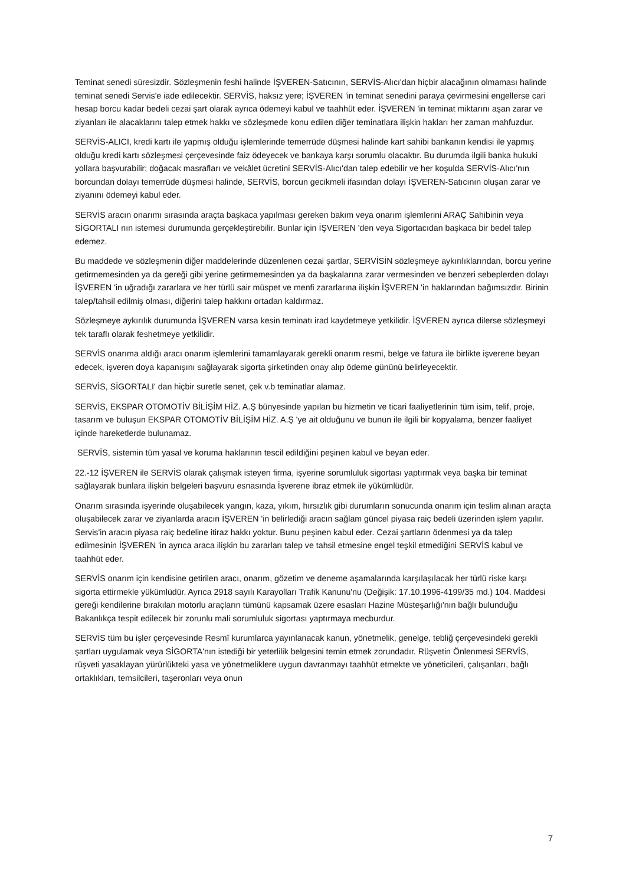Teminat senedi süresizdir. Sözleşmenin feshi halinde İŞVEREN-Satıcının, SERVİS-Alıcı'dan hiçbir alacağının olmaması halinde teminat senedi Servis'e iade edilecektir. SERVİS, haksız yere; İŞVEREN 'in teminat senedini paraya çevirmesini engellerse cari hesap borcu kadar bedeli cezai şart olarak ayrıca ödemeyi kabul ve taahhüt eder. İŞVEREN 'in teminat miktarını aşan zarar ve ziyanları ile alacaklarını talep etmek hakkı ve sözleşmede konu edilen diğer teminatlara ilişkin hakları her zaman mahfuzdur.
SERVİS-ALICI, kredi kartı ile yapmış olduğu işlemlerinde temerrüde düşmesi halinde kart sahibi bankanın kendisi ile yapmış olduğu kredi kartı sözleşmesi çerçevesinde faiz ödeyecek ve bankaya karşı sorumlu olacaktır. Bu durumda ilgili banka hukuki yollara başvurabilir; doğacak masrafları ve vekâlet ücretini SERVİS-Alıcı'dan talep edebilir ve her koşulda SERVİS-Alıcı'nın borcundan dolayı temerrüde düşmesi halinde, SERVİS, borcun gecikmeli ifasından dolayı İŞVEREN-Satıcının oluşan zarar ve ziyanını ödemeyi kabul eder.
SERVİS aracın onarımı sırasında araçta başkaca yapılması gereken bakım veya onarım işlemlerini ARAÇ Sahibinin veya SİGORTALI nın istemesi durumunda gerçekleştirebilir. Bunlar için İŞVEREN 'den veya Sigortacıdan başkaca bir bedel talep edemez.
Bu maddede ve sözleşmenin diğer maddelerinde düzenlenen cezai şartlar, SERVİSİN sözleşmeye aykırılıklarından, borcu yerine getirmemesinden ya da gereği gibi yerine getirmemesinden ya da başkalarına zarar vermesinden ve benzeri sebeplerden dolayı İŞVEREN 'in uğradığı zararlara ve her türlü sair müspet ve menfi zararlarına ilişkin İŞVEREN 'in haklarından bağımsızdır. Birinin talep/tahsil edilmiş olması, diğerini talep hakkını ortadan kaldırmaz.
Sözleşmeye aykırılık durumunda İŞVEREN varsa kesin teminatı irad kaydetmeye yetkilidir. İŞVEREN ayrıca dilerse sözleşmeyi tek taraflı olarak feshetmeye yetkilidir.
SERVİS onarıma aldığı aracı onarım işlemlerini tamamlayarak gerekli onarım resmi, belge ve fatura ile birlikte işverene beyan edecek, işveren doya kapanışını sağlayarak sigorta şirketinden onay alıp ödeme gününü belirleyecektir.
SERVİS, SİGORTALI' dan hiçbir suretle senet, çek v.b teminatlar alamaz.
SERVİS, EKSPAR OTOMOTİV BİLİŞİM HİZ. A.Ş bünyesinde yapılan bu hizmetin ve ticari faaliyetlerinin tüm isim, telif, proje, tasarım ve buluşun EKSPAR OTOMOTİV BİLİŞİM HİZ. A.Ş 'ye ait olduğunu ve bunun ile ilgili bir kopyalama, benzer faaliyet içinde hareketlerde bulunamaz.
SERVİS, sistemin tüm yasal ve koruma haklarının tescil edildiğini peşinen kabul ve beyan eder.
22.-12 İŞVEREN ile SERVİS olarak çalışmak isteyen firma, işyerine sorumluluk sigortası yaptırmak veya başka bir teminat sağlayarak bunlara ilişkin belgeleri başvuru esnasında İşverene ibraz etmek ile yükümlüdür.
Onarım sırasında işyerinde oluşabilecek yangın, kaza, yıkım, hırsızlık gibi durumların sonucunda onarım için teslim alınan araçta oluşabilecek zarar ve ziyanlarda aracın İŞVEREN 'in belirlediği aracın sağlam güncel piyasa raiç bedeli üzerinden işlem yapılır. Servis'in aracın piyasa raiç bedeline itiraz hakkı yoktur. Bunu peşinen kabul eder. Cezai şartların ödenmesi ya da talep edilmesinin İŞVEREN 'in ayrıca araca ilişkin bu zararları talep ve tahsil etmesine engel teşkil etmediğini SERVİS kabul ve taahhüt eder.
SERVİS onarım için kendisine getirilen aracı, onarım, gözetim ve deneme aşamalarında karşılaşılacak her türlü riske karşı sigorta ettirmekle yükümlüdür. Ayrıca 2918 sayılı Karayolları Trafik Kanunu'nu (Değişik: 17.10.1996-4199/35 md.) 104. Maddesi gereği kendilerine bırakılan motorlu araçların tümünü kapsamak üzere esasları Hazine Müsteşarlığı'nın bağlı bulunduğu Bakanlıkça tespit edilecek bir zorunlu mali sorumluluk sigortası yaptırmaya mecburdur.
SERVİS tüm bu işler çerçevesinde Resmî kurumlarca yayınlanacak kanun, yönetmelik, genelge, tebliğ çerçevesindeki gerekli şartları uygulamak veya SİGORTA'nın istediği bir yeterlilik belgesini temin etmek zorundadır. Rüşvetin Önlenmesi SERVİS, rüşveti yasaklayan yürürlükteki yasa ve yönetmeliklere uygun davranmayı taahhüt etmekte ve yöneticileri, çalışanları, bağlı ortaklıkları, temsilcileri, taşeronları veya onun
7